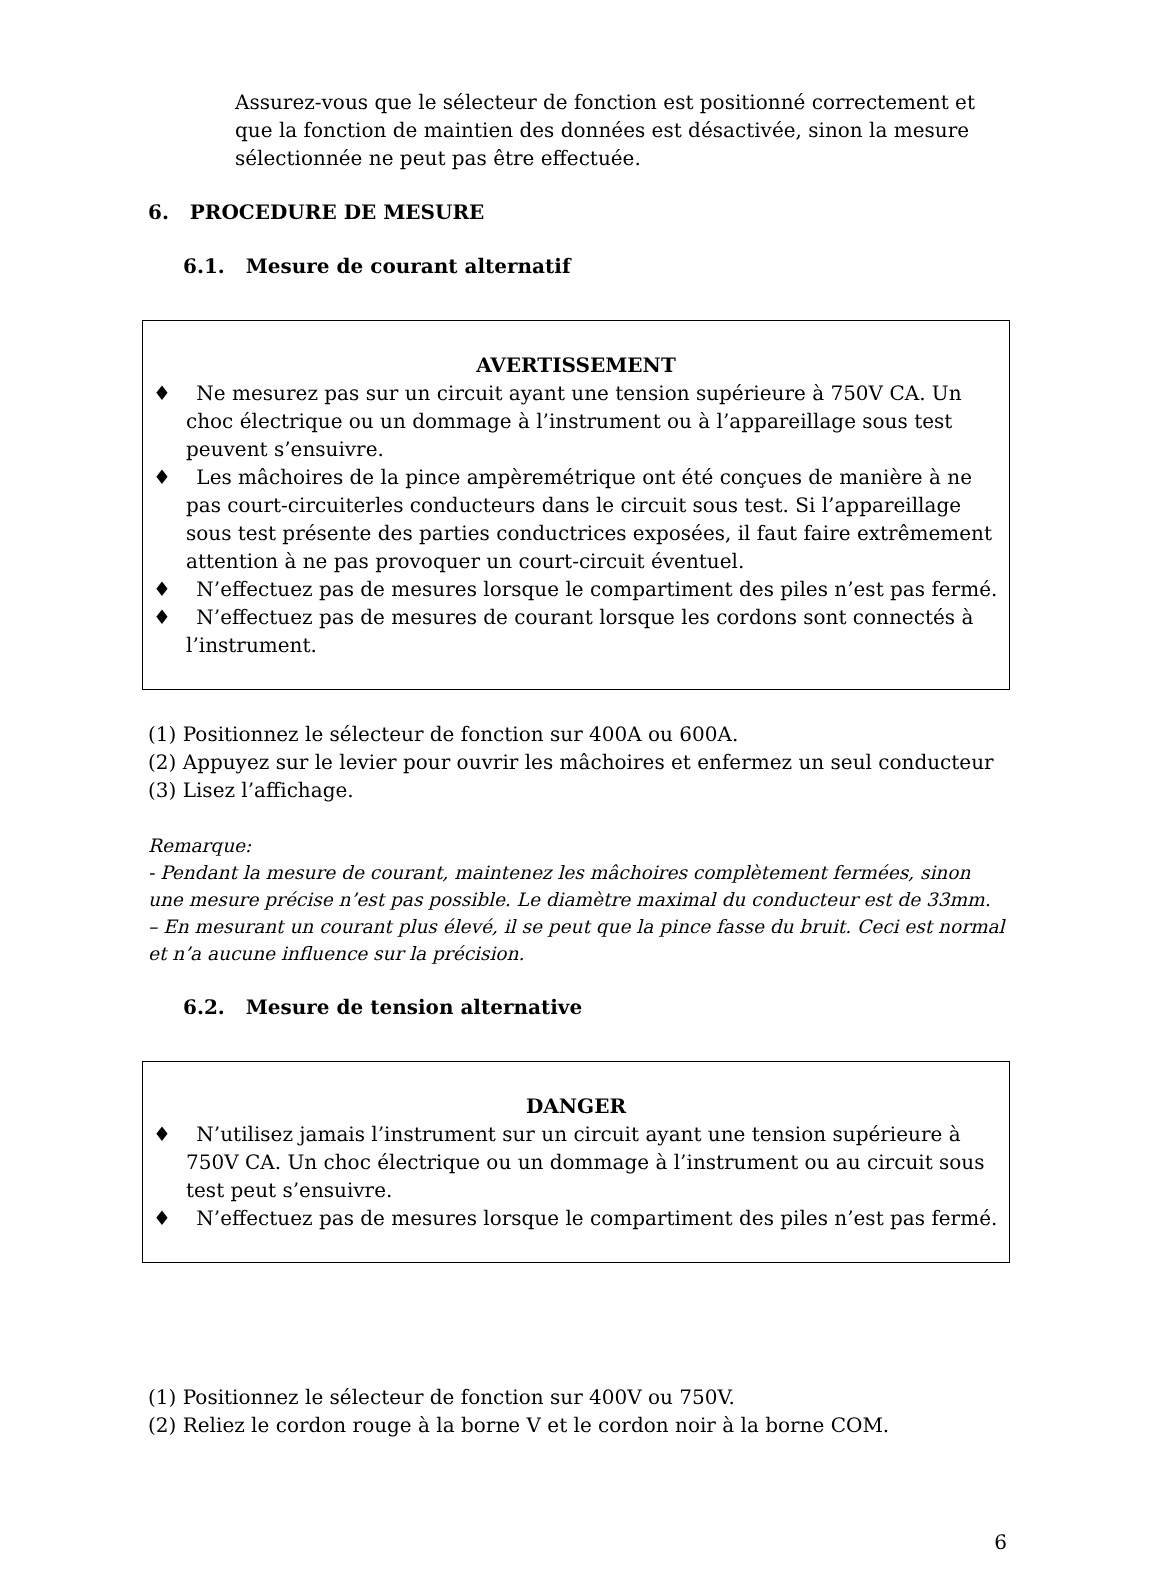Assurez-vous que le sélecteur de fonction est positionné correctement et que la fonction de maintien des données est désactivée, sinon la mesure sélectionnée ne peut pas être effectuée.
6. PROCEDURE DE MESURE
6.1. Mesure de courant alternatif
AVERTISSEMENT
♦ Ne mesurez pas sur un circuit ayant une tension supérieure à 750V CA. Un choc électrique ou un dommage à l’instrument ou à l’appareillage sous test peuvent s’ensuivre.
♦ Les mâchoires de la pince ampèremétrique ont été conçues de manière à ne pas court-circuiterles conducteurs dans le circuit sous test. Si l’appareillage sous test présente des parties conductrices exposées, il faut faire extrêmement attention à ne pas provoquer un court-circuit éventuel.
♦ N’effectuez pas de mesures lorsque le compartiment des piles n’est pas fermé.
♦ N’effectuez pas de mesures de courant lorsque les cordons sont connectés à l’instrument.
(1) Positionnez le sélecteur de fonction sur 400A ou 600A.
(2) Appuyez sur le levier pour ouvrir les mâchoires et enfermez un seul conducteur
(3) Lisez l’affichage.
Remarque:
- Pendant la mesure de courant, maintenez les mâchoires complètement fermées, sinon une mesure précise n’est pas possible. Le diamètre maximal du conducteur est de 33mm.
– En mesurant un courant plus élevé, il se peut que la pince fasse du bruit. Ceci est normal et n’a aucune influence sur la précision.
6.2. Mesure de tension alternative
DANGER
♦ N’utilisez jamais l’instrument sur un circuit ayant une tension supérieure à 750V CA. Un choc électrique ou un dommage à l’instrument ou au circuit sous test peut s’ensuivre.
♦ N’effectuez pas de mesures lorsque le compartiment des piles n’est pas fermé.
(1) Positionnez le sélecteur de fonction sur 400V ou 750V.
(2) Reliez le cordon rouge à la borne V et le cordon noir à la borne COM.
6